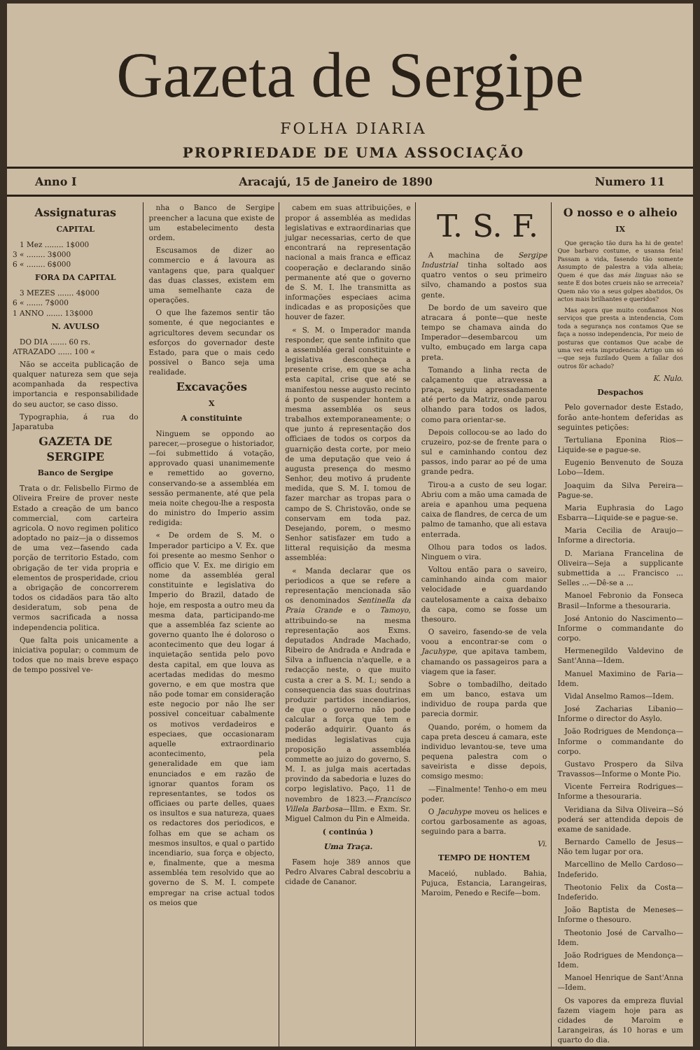Gazeta de Sergipe
FOLHA DIARIA
PROPRIEDADE DE UMA ASSOCIAÇÃO
Anno I Aracajú, 15 de Janeiro de 1890 Numero 11
Assignaturas
CAPITAL
1 Mez ........ 1$000
3 « ........ 3$000
6 « ........ 6$000
FORA DA CAPITAL
3 MEZES ....... 4$000
6 « ....... 7$000
1 ANNO ....... 13$000
N. AVULSO
DO DIA ....... 60 rs.
ATRAZADO ...... 100 «
Não se acceita publicação de qualquer natureza sem que seja acompanhada da respectiva importancia e responsabilidade do seu auctor, se caso disso.
Typographia, á rua do Japaratuba
GAZETA DE SERGIPE
Banco de Sergipe
Trata o dr. Felisbello Firmo de Oliveira Freire de prover neste Estado a creação de um banco commercial, com carteira agricola. O novo regimen politico adoptado no paiz—ja o dissemos de uma vez—fasendo cada porção de territorio Estado, com obrigação de ter vida propria e elementos de prosperidade, criou a obrigação de concorrerem todos os cidadãos para tão alto desideratum, sob pena de vermos sacrificada a nossa independencia politica.
Que falta pois unicamente a iniciativa popular; o commum de todos que no mais breve espaço de tempo possivel ve-
nha o Banco de Sergipe preencher a lacuna que existe de um estabelecimento desta ordem.
Escusamos de dizer ao commercio e á lavoura as vantagens que, para qualquer das duas classes, existem em uma semelhante caza de operações.
O que lhe fazemos sentir tão somente, é que negociantes e agricultores devem secundar os esforços do governador deste Estado, para que o mais cedo possivel o Banco seja uma realidade.
Excavações
X
A constituinte
Ninguem se oppondo ao parecer,—prosegue o historiador,—foi submettido á votação, approvado quasi unanimemente e remettido ao governo, conservando-se a assembléa em sessão permanente, até que pela meia noite chegou-lhe a resposta do ministro do Imperio assim redigida:
« De ordem de S. M. o Imperador participo a V. Ex. que foi presente ao mesmo Senhor o officio que V. Ex. me dirigio em nome da assembléa geral constituinte e legislativa do Imperio do Brazil, datado de hoje, em resposta a outro meu da mesma data, participando-me que a assembléa faz sciente ao governo quanto lhe é doloroso o acontecimento que deu logar á inquietação sentida pelo povo desta capital, em que louva as acertadas medidas do mesmo governo, e em que mostra que não pode tomar em consideração este negocio por não lhe ser possivel conceituar cabalmente os motivos verdadeiros e especiaes, que occasionaram aquelle extraordinario acontecimento, pela generalidade em que iam enunciados e em razão de ignorar quantos foram os representantes, se todos os officiaes ou parte delles, quaes os insultos e sua natureza, quaes os redactores dos periodicos, e folhas em que se acham os mesmos insultos, e qual o partido incendiario, sua força e objecto, e, finalmente, que a mesma assembléa tem resolvido que ao governo de S. M. I. compete empregar na crise actual todos os meios que
cabem em suas attribuições, e propor á assembléa as medidas legislativas e extraordinarias que julgar necessarias, certo de que encontrará na representação nacional a mais franca e efficaz cooperação e declarando sinão permanente até que o governo de S. M. I. lhe transmitta as informações especiaes acima indicadas e as proposições que houver de fazer.
« S. M. o Imperador manda responder, que sente infinito que a assembléa geral constituinte e legislativa desconheça a presente crise, em que se acha esta capital, crise que até se manifestou nesse augusto recinto á ponto de suspender hontem a mesma assembléa os seus trabalhos extemporaneamente; o que junto á representação dos officiaes de todos os corpos da guarnição desta corte, por meio de uma deputação que veio á augusta presença do mesmo Senhor, deu motivo á prudente medida, que S. M. I. tomou de fazer marchar as tropas para o campo de S. Christovão, onde se conservam em toda paz. Desejando, porem, o mesmo Senhor satisfazer em tudo a litteral requisição da mesma assembléa:
« Manda declarar que os periodicos a que se refere a representação mencionada são os denominados Sentinella da Praia Grande e o Tamoyo, attribuindo-se na mesma representação aos Exms. deputados Andrade Machado, Ribeiro de Andrada e Andrada e Silva a influencia n'aquelle, e a redacção neste, o que muito custa a crer a S. M. I.; sendo a consequencia das suas doutrinas produzir partidos incendiarios, de que o governo não pode calcular a força que tem e poderão adquirir. Quanto ás medidas legislativas cuja proposição a assembléa commette ao juizo do governo, S. M. I. as julga mais acertadas provindo da sabedoria e luzes do corpo legislativo. Paço, 11 de novembro de 1823.—Francisco Villela Barbosa—Illm. e Exm. Sr. Miguel Calmon du Pin e Almeida.
( continúa )
Uma Traça.
Fasem hoje 389 annos que Pedro Alvares Cabral descobriu a cidade de Cananor.
T. S. F.
A machina de Sergipe Industrial tinha soltado aos quatro ventos o seu primeiro silvo, chamando a postos sua gente.
De bordo de um saveiro que atracara á ponte—que neste tempo se chamava ainda do Imperador—desembarcou um vulto, embuçado em larga capa preta.
Tomando a linha recta de calçamento que atravessa a praça, seguiu apressadamente até perto da Matriz, onde parou olhando para todos os lados, como para orientar-se.
Depois collocou-se ao lado do cruzeiro, poz-se de frente para o sul e caminhando contou dez passos, indo parar ao pé de uma grande pedra.
Tirou-a a custo de seu logar. Abriu com a mão uma camada de areia e apanhou uma pequena caixa de flandres, de cerca de um palmo de tamanho, que ali estava enterrada.
Olhou para todos os lados. Ninguem o vira.
Voltou então para o saveiro, caminhando ainda com maior velocidade e guardando cautelosamente a caixa debaixo da capa, como se fosse um thesouro.
O saveiro, fasendo-se de vela voou a encontrar-se com o Jacuhype, que apitava tambem, chamando os passageiros para a viagem que ia faser.
Sobre o tombadilho, deitado em um banco, estava um individuo de roupa parda que parecia dormir.
Quando, porém, o homem da capa preta desceu á camara, este individuo levantou-se, teve uma pequena palestra com o saveirista e disse depois, comsigo mesmo:
—Finalmente! Tenho-o em meu poder.
O Jacuhype moveu os helices e cortou garbosamente as agoas, seguindo para a barra.
Vi.
TEMPO DE HONTEM
Maceió, nublado. Bahia, Pujuca, Estancia, Larangeiras, Maroim, Penedo e Recife—bom.
O nosso e o alheio
IX
Que geração tão dura ha hi de gente! Que barbaro costume, e usansa feia! Passam a vida, fasendo tão somente Assumpto de palestra a vida alheia; Quem é que das más linguas não se sente E dos botes crueis não se arreceia? Quem não vio a seus golpes abatidos, Os actos mais brilhantes e queridos?
Mas agora que muito confiamos Nos serviços que presta a intendencia, Com toda a segurança nos contamos Que se faça a nosso independencia, Por meio de posturas que contamos Que acabe de uma vez esta imprudencia: Artigo um só—que seja fuzilado Quem a fallar dos outros fôr achado?
K. Nulo.
Despachos
Pelo governador deste Estado, forão ante-hontem deferidas as seguintes petições:
Tertuliana Eponina Rios—Liquide-se e pague-se.
Eugenio Benvenuto de Souza Lobo—Idem.
Joaquim da Silva Pereira—Pague-se.
Maria Euphrasia do Lago Esbarra—Liquide-se e pague-se.
Maria Cecilia de Araujo—Informe a directoria.
D. Mariana Francelina de Oliveira—Seja a supplicante submettida a ... Francisco ... Selles ...—Dê-se a ...
Manoel Febronio da Fonseca Brasil—Informe a thesouraria.
José Antonio do Nascimento—Informe o commandante do corpo.
Hermenegildo Valdevino de Sant'Anna—Idem.
Manuel Maximino de Faria—Idem.
Vidal Anselmo Ramos—Idem.
José Zacharias Libanio—Informe o director do Asylo.
João Rodrigues de Mendonça—Informe o commandante do corpo.
Gustavo Prospero da Silva Travassos—Informe o Monte Pio.
Vicente Ferreira Rodrigues—Informe a thesouraria.
Veridiana da Silva Oliveira—Só poderá ser attendida depois de exame de sanidade.
Bernardo Camello de Jesus—Não tem lugar por ora.
Marcellino de Mello Cardoso—Indeferido.
Theotonio Felix da Costa—Indeferido.
João Baptista de Meneses—Informe o thesouro.
Theotonio José de Carvalho—Idem.
João Rodrigues de Mendonça—Idem.
Manoel Henrique de Sant'Anna—Idem.
Os vapores da empreza fluvial fazem viagem hoje para as cidades de Maroim e Larangeiras, ás 10 horas e um quarto do dia.